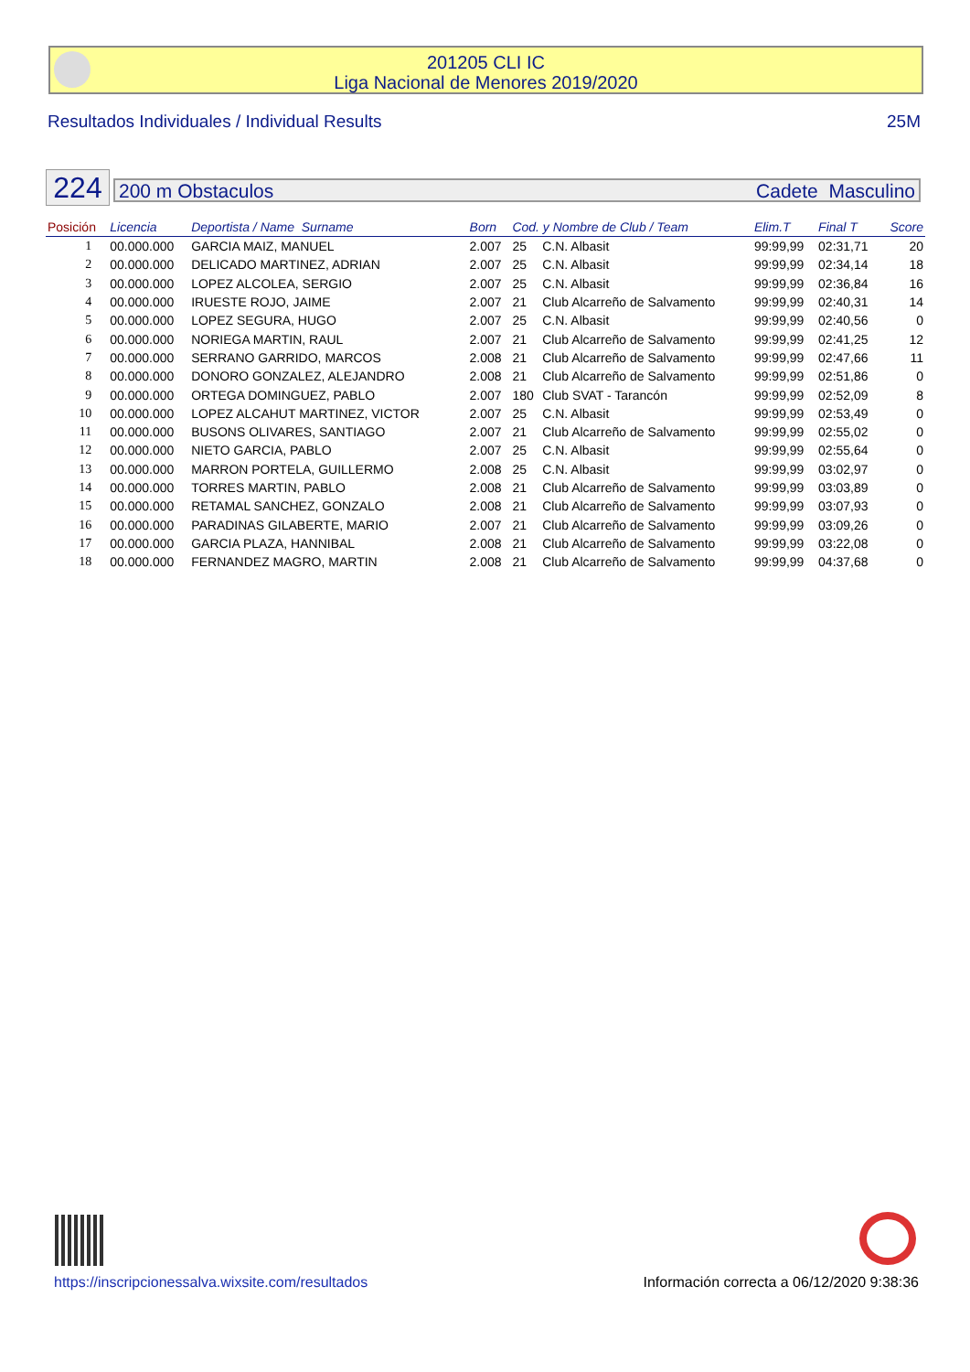201205 CLI IC
Liga Nacional de Menores 2019/2020
Resultados Individuales / Individual Results 25M
224 200 m Obstaculos Cadete Masculino
| Posición | Licencia | Deportista / Name Surname | Born | Cod. y Nombre de Club / Team | | Elim.T | Final T | Score |
| --- | --- | --- | --- | --- | --- | --- | --- | --- |
| 1 | 00.000.000 | GARCIA MAIZ, MANUEL | 2.007 | 25 | C.N. Albasit | 99:99,99 | 02:31,71 | 20 |
| 2 | 00.000.000 | DELICADO MARTINEZ, ADRIAN | 2.007 | 25 | C.N. Albasit | 99:99,99 | 02:34,14 | 18 |
| 3 | 00.000.000 | LOPEZ ALCOLEA, SERGIO | 2.007 | 25 | C.N. Albasit | 99:99,99 | 02:36,84 | 16 |
| 4 | 00.000.000 | IRUESTE ROJO, JAIME | 2.007 | 21 | Club Alcarreño de Salvamento | 99:99,99 | 02:40,31 | 14 |
| 5 | 00.000.000 | LOPEZ SEGURA, HUGO | 2.007 | 25 | C.N. Albasit | 99:99,99 | 02:40,56 | 0 |
| 6 | 00.000.000 | NORIEGA MARTIN, RAUL | 2.007 | 21 | Club Alcarreño de Salvamento | 99:99,99 | 02:41,25 | 12 |
| 7 | 00.000.000 | SERRANO GARRIDO, MARCOS | 2.008 | 21 | Club Alcarreño de Salvamento | 99:99,99 | 02:47,66 | 11 |
| 8 | 00.000.000 | DONORO GONZALEZ, ALEJANDRO | 2.008 | 21 | Club Alcarreño de Salvamento | 99:99,99 | 02:51,86 | 0 |
| 9 | 00.000.000 | ORTEGA DOMINGUEZ, PABLO | 2.007 | 180 | Club SVAT - Tarancón | 99:99,99 | 02:52,09 | 8 |
| 10 | 00.000.000 | LOPEZ ALCAHUT MARTINEZ, VICTOR | 2.007 | 25 | C.N. Albasit | 99:99,99 | 02:53,49 | 0 |
| 11 | 00.000.000 | BUSONS OLIVARES, SANTIAGO | 2.007 | 21 | Club Alcarreño de Salvamento | 99:99,99 | 02:55,02 | 0 |
| 12 | 00.000.000 | NIETO GARCIA, PABLO | 2.007 | 25 | C.N. Albasit | 99:99,99 | 02:55,64 | 0 |
| 13 | 00.000.000 | MARRON PORTELA, GUILLERMO | 2.008 | 25 | C.N. Albasit | 99:99,99 | 03:02,97 | 0 |
| 14 | 00.000.000 | TORRES MARTIN, PABLO | 2.008 | 21 | Club Alcarreño de Salvamento | 99:99,99 | 03:03,89 | 0 |
| 15 | 00.000.000 | RETAMAL SANCHEZ, GONZALO | 2.008 | 21 | Club Alcarreño de Salvamento | 99:99,99 | 03:07,93 | 0 |
| 16 | 00.000.000 | PARADINAS GILABERTE, MARIO | 2.007 | 21 | Club Alcarreño de Salvamento | 99:99,99 | 03:09,26 | 0 |
| 17 | 00.000.000 | GARCIA PLAZA, HANNIBAL | 2.008 | 21 | Club Alcarreño de Salvamento | 99:99,99 | 03:22,08 | 0 |
| 18 | 00.000.000 | FERNANDEZ MAGRO, MARTIN | 2.008 | 21 | Club Alcarreño de Salvamento | 99:99,99 | 04:37,68 | 0 |
https://inscripcionessalva.wixsite.com/resultados
Información correcta a 06/12/2020 9:38:36